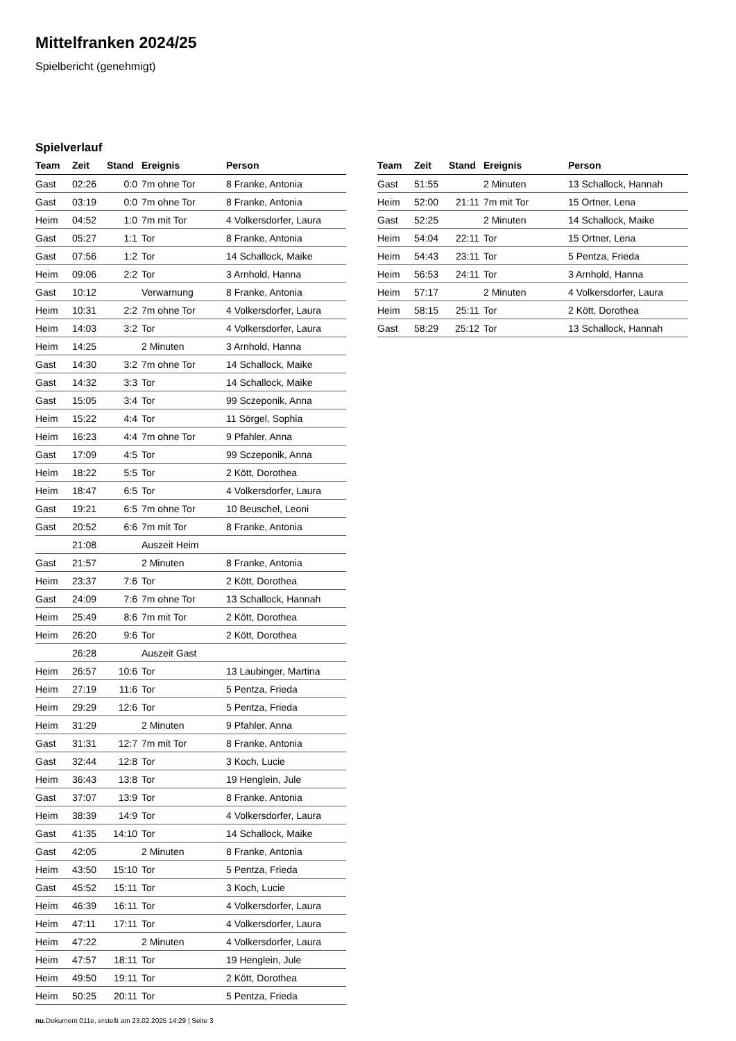Mittelfranken 2024/25
Spielbericht (genehmigt)
Spielverlauf
| Team | Zeit | Stand | Ereignis | Person |
| --- | --- | --- | --- | --- |
| Gast | 02:26 | 0:0 | 7m ohne Tor | 8 Franke, Antonia |
| Gast | 03:19 | 0:0 | 7m ohne Tor | 8 Franke, Antonia |
| Heim | 04:52 | 1:0 | 7m mit Tor | 4 Volkersdorfer, Laura |
| Gast | 05:27 | 1:1 | Tor | 8 Franke, Antonia |
| Gast | 07:56 | 1:2 | Tor | 14 Schallock, Maike |
| Heim | 09:06 | 2:2 | Tor | 3 Arnhold, Hanna |
| Gast | 10:12 | | Verwarnung | 8 Franke, Antonia |
| Heim | 10:31 | 2:2 | 7m ohne Tor | 4 Volkersdorfer, Laura |
| Heim | 14:03 | 3:2 | Tor | 4 Volkersdorfer, Laura |
| Heim | 14:25 | | 2 Minuten | 3 Arnhold, Hanna |
| Gast | 14:30 | 3:2 | 7m ohne Tor | 14 Schallock, Maike |
| Gast | 14:32 | 3:3 | Tor | 14 Schallock, Maike |
| Gast | 15:05 | 3:4 | Tor | 99 Sczeponik, Anna |
| Heim | 15:22 | 4:4 | Tor | 11 Sörgel, Sophia |
| Heim | 16:23 | 4:4 | 7m ohne Tor | 9 Pfahler, Anna |
| Gast | 17:09 | 4:5 | Tor | 99 Sczeponik, Anna |
| Heim | 18:22 | 5:5 | Tor | 2 Kött, Dorothea |
| Heim | 18:47 | 6:5 | Tor | 4 Volkersdorfer, Laura |
| Gast | 19:21 | 6:5 | 7m ohne Tor | 10 Beuschel, Leoni |
| Gast | 20:52 | 6:6 | 7m mit Tor | 8 Franke, Antonia |
| | 21:08 | | Auszeit Heim | |
| Gast | 21:57 | | 2 Minuten | 8 Franke, Antonia |
| Heim | 23:37 | 7:6 | Tor | 2 Kött, Dorothea |
| Gast | 24:09 | 7:6 | 7m ohne Tor | 13 Schallock, Hannah |
| Heim | 25:49 | 8:6 | 7m mit Tor | 2 Kött, Dorothea |
| Heim | 26:20 | 9:6 | Tor | 2 Kött, Dorothea |
| | 26:28 | | Auszeit Gast | |
| Heim | 26:57 | 10:6 | Tor | 13 Laubinger, Martina |
| Heim | 27:19 | 11:6 | Tor | 5 Pentza, Frieda |
| Heim | 29:29 | 12:6 | Tor | 5 Pentza, Frieda |
| Heim | 31:29 | | 2 Minuten | 9 Pfahler, Anna |
| Gast | 31:31 | 12:7 | 7m mit Tor | 8 Franke, Antonia |
| Gast | 32:44 | 12:8 | Tor | 3 Koch, Lucie |
| Heim | 36:43 | 13:8 | Tor | 19 Henglein, Jule |
| Gast | 37:07 | 13:9 | Tor | 8 Franke, Antonia |
| Heim | 38:39 | 14:9 | Tor | 4 Volkersdorfer, Laura |
| Gast | 41:35 | 14:10 | Tor | 14 Schallock, Maike |
| Gast | 42:05 | | 2 Minuten | 8 Franke, Antonia |
| Heim | 43:50 | 15:10 | Tor | 5 Pentza, Frieda |
| Gast | 45:52 | 15:11 | Tor | 3 Koch, Lucie |
| Heim | 46:39 | 16:11 | Tor | 4 Volkersdorfer, Laura |
| Heim | 47:11 | 17:11 | Tor | 4 Volkersdorfer, Laura |
| Heim | 47:22 | | 2 Minuten | 4 Volkersdorfer, Laura |
| Heim | 47:57 | 18:11 | Tor | 19 Henglein, Jule |
| Heim | 49:50 | 19:11 | Tor | 2 Kött, Dorothea |
| Heim | 50:25 | 20:11 | Tor | 5 Pentza, Frieda |
| Team | Zeit | Stand | Ereignis | Person |
| --- | --- | --- | --- | --- |
| Gast | 51:55 | | 2 Minuten | 13 Schallock, Hannah |
| Heim | 52:00 | 21:11 | 7m mit Tor | 15 Ortner, Lena |
| Gast | 52:25 | | 2 Minuten | 14 Schallock, Maike |
| Heim | 54:04 | 22:11 | Tor | 15 Ortner, Lena |
| Heim | 54:43 | 23:11 | Tor | 5 Pentza, Frieda |
| Heim | 56:53 | 24:11 | Tor | 3 Arnhold, Hanna |
| Heim | 57:17 | | 2 Minuten | 4 Volkersdorfer, Laura |
| Heim | 58:15 | 25:11 | Tor | 2 Kött, Dorothea |
| Gast | 58:29 | 25:12 | Tor | 13 Schallock, Hannah |
nu.Dokument 011e, erstellt am 23.02.2025 14:29 | Seite 3